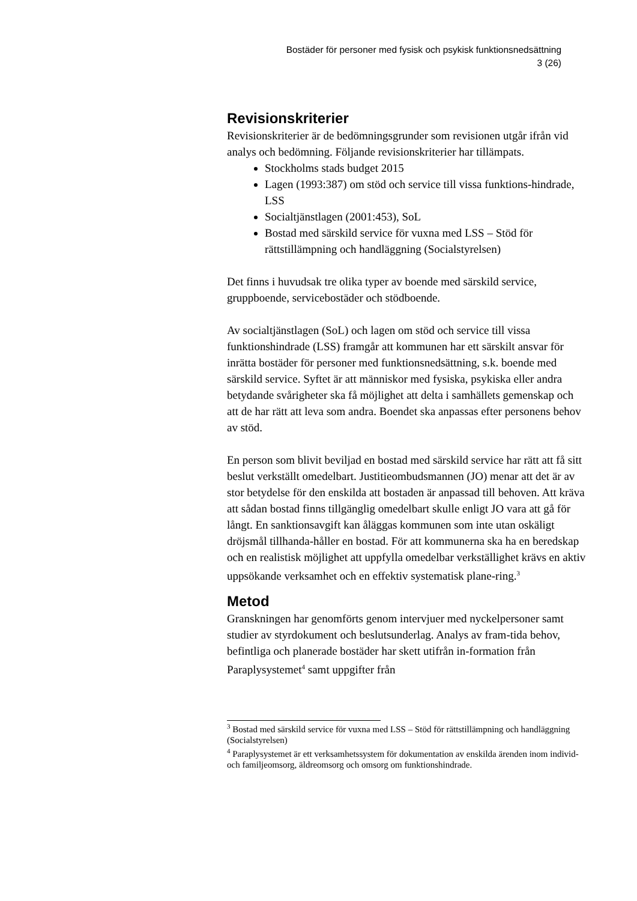Bostäder för personer med fysisk och psykisk funktionsnedsättning
3 (26)
Revisionskriterier
Revisionskriterier är de bedömningsgrunder som revisionen utgår ifrån vid analys och bedömning. Följande revisionskriterier har tillämpats.
Stockholms stads budget 2015
Lagen (1993:387) om stöd och service till vissa funktions-hindrade, LSS
Socialtjänstlagen (2001:453), SoL
Bostad med särskild service för vuxna med LSS – Stöd för rättstillämpning och handläggning (Socialstyrelsen)
Det finns i huvudsak tre olika typer av boende med särskild service, gruppboende, servicebostäder och stödboende.
Av socialtjänstlagen (SoL) och lagen om stöd och service till vissa funktionshindrade (LSS) framgår att kommunen har ett särskilt ansvar för inrätta bostäder för personer med funktionsnedsättning, s.k. boende med särskild service. Syftet är att människor med fysiska, psykiska eller andra betydande svårigheter ska få möjlighet att delta i samhällets gemenskap och att de har rätt att leva som andra. Boendet ska anpassas efter personens behov av stöd.
En person som blivit beviljad en bostad med särskild service har rätt att få sitt beslut verkställt omedelbart. Justitieombudsmannen (JO) menar att det är av stor betydelse för den enskilda att bostaden är anpassad till behoven. Att kräva att sådan bostad finns tillgänglig omedelbart skulle enligt JO vara att gå för långt. En sanktionsavgift kan åläggas kommunen som inte utan oskäligt dröjsmål tillhanda-håller en bostad. För att kommunerna ska ha en beredskap och en realistisk möjlighet att uppfylla omedelbar verkställighet krävs en aktiv uppsökande verksamhet och en effektiv systematisk plane-ring.<sup>3</sup>
Metod
Granskningen har genomförts genom intervjuer med nyckelpersoner samt studier av styrdokument och beslutsunderlag. Analys av fram-tida behov, befintliga och planerade bostäder har skett utifrån in-formation från Paraplysystemet<sup>4</sup> samt uppgifter från
<sup>3</sup> Bostad med särskild service för vuxna med LSS – Stöd för rättstillämpning och handläggning (Socialstyrelsen)
<sup>4</sup> Paraplysystemet är ett verksamhetssystem för dokumentation av enskilda ärenden inom individ- och familjeomsorg, äldreomsorg och omsorg om funktionshindrade.